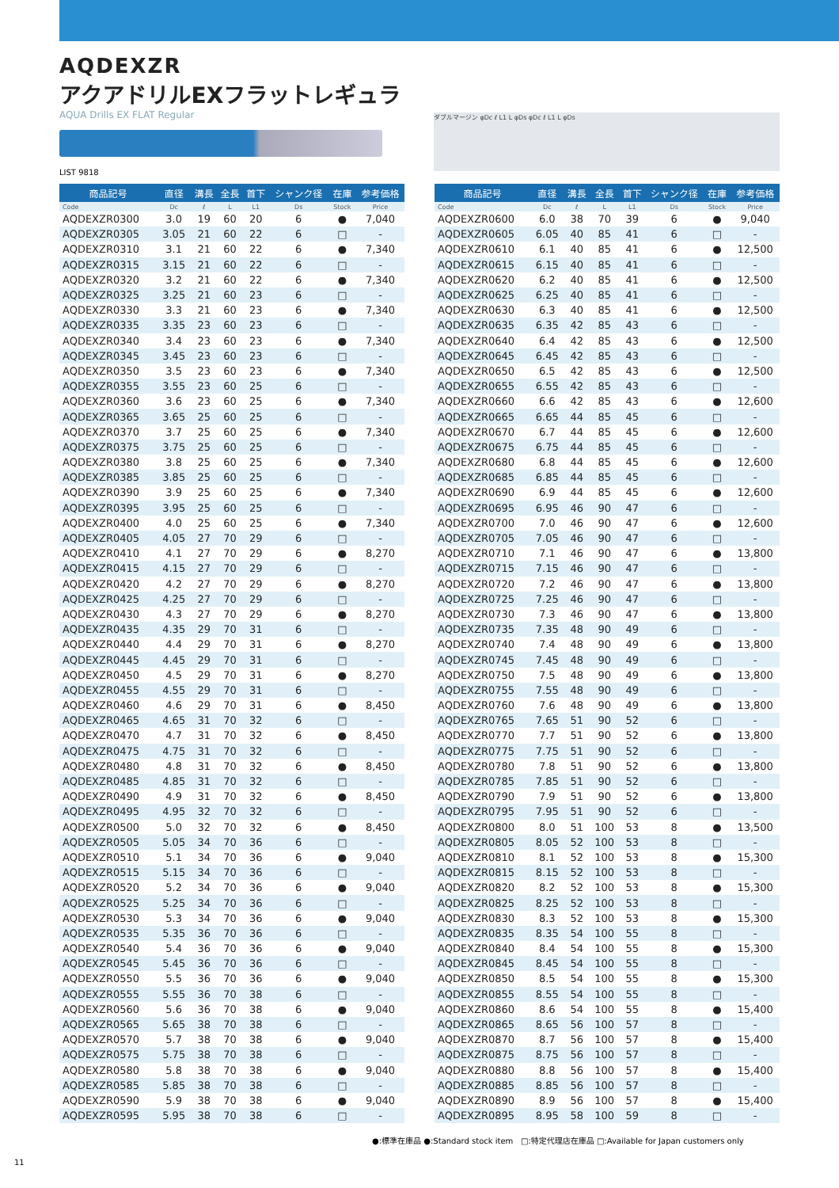AQDEXZR
アクアドリルEXフラットレギュラ
AQUA Drills EX FLAT Regular
LIST 9818
ダブルマージン φDc ℓ L1 L φDs φDc ℓ L1 L φDs
| 商品記号 | 直径 | 溝長 | 全長 | 首下 | シャンク径 | 在庫 | 参考価格 |
| --- | --- | --- | --- | --- | --- | --- | --- |
| Code | Dc | ℓ | L | L1 | Ds | Stock | Price |
| AQDEXZR0300 | 3.0 | 19 | 60 | 20 | 6 | ● | 7,040 |
| AQDEXZR0305 | 3.05 | 21 | 60 | 22 | 6 | □ | - |
| AQDEXZR0310 | 3.1 | 21 | 60 | 22 | 6 | ● | 7,340 |
| AQDEXZR0315 | 3.15 | 21 | 60 | 22 | 6 | □ | - |
| AQDEXZR0320 | 3.2 | 21 | 60 | 22 | 6 | ● | 7,340 |
| AQDEXZR0325 | 3.25 | 21 | 60 | 23 | 6 | □ | - |
| AQDEXZR0330 | 3.3 | 21 | 60 | 23 | 6 | ● | 7,340 |
| AQDEXZR0335 | 3.35 | 23 | 60 | 23 | 6 | □ | - |
| AQDEXZR0340 | 3.4 | 23 | 60 | 23 | 6 | ● | 7,340 |
| AQDEXZR0345 | 3.45 | 23 | 60 | 23 | 6 | □ | - |
| AQDEXZR0350 | 3.5 | 23 | 60 | 23 | 6 | ● | 7,340 |
| AQDEXZR0355 | 3.55 | 23 | 60 | 25 | 6 | □ | - |
| AQDEXZR0360 | 3.6 | 23 | 60 | 25 | 6 | ● | 7,340 |
| AQDEXZR0365 | 3.65 | 25 | 60 | 25 | 6 | □ | - |
| AQDEXZR0370 | 3.7 | 25 | 60 | 25 | 6 | ● | 7,340 |
| AQDEXZR0375 | 3.75 | 25 | 60 | 25 | 6 | □ | - |
| AQDEXZR0380 | 3.8 | 25 | 60 | 25 | 6 | ● | 7,340 |
| AQDEXZR0385 | 3.85 | 25 | 60 | 25 | 6 | □ | - |
| AQDEXZR0390 | 3.9 | 25 | 60 | 25 | 6 | ● | 7,340 |
| AQDEXZR0395 | 3.95 | 25 | 60 | 25 | 6 | □ | - |
| AQDEXZR0400 | 4.0 | 25 | 60 | 25 | 6 | ● | 7,340 |
| AQDEXZR0405 | 4.05 | 27 | 70 | 29 | 6 | □ | - |
| AQDEXZR0410 | 4.1 | 27 | 70 | 29 | 6 | ● | 8,270 |
| AQDEXZR0415 | 4.15 | 27 | 70 | 29 | 6 | □ | - |
| AQDEXZR0420 | 4.2 | 27 | 70 | 29 | 6 | ● | 8,270 |
| AQDEXZR0425 | 4.25 | 27 | 70 | 29 | 6 | □ | - |
| AQDEXZR0430 | 4.3 | 27 | 70 | 29 | 6 | ● | 8,270 |
| AQDEXZR0435 | 4.35 | 29 | 70 | 31 | 6 | □ | - |
| AQDEXZR0440 | 4.4 | 29 | 70 | 31 | 6 | ● | 8,270 |
| AQDEXZR0445 | 4.45 | 29 | 70 | 31 | 6 | □ | - |
| AQDEXZR0450 | 4.5 | 29 | 70 | 31 | 6 | ● | 8,270 |
| AQDEXZR0455 | 4.55 | 29 | 70 | 31 | 6 | □ | - |
| AQDEXZR0460 | 4.6 | 29 | 70 | 31 | 6 | ● | 8,450 |
| AQDEXZR0465 | 4.65 | 31 | 70 | 32 | 6 | □ | - |
| AQDEXZR0470 | 4.7 | 31 | 70 | 32 | 6 | ● | 8,450 |
| AQDEXZR0475 | 4.75 | 31 | 70 | 32 | 6 | □ | - |
| AQDEXZR0480 | 4.8 | 31 | 70 | 32 | 6 | ● | 8,450 |
| AQDEXZR0485 | 4.85 | 31 | 70 | 32 | 6 | □ | - |
| AQDEXZR0490 | 4.9 | 31 | 70 | 32 | 6 | ● | 8,450 |
| AQDEXZR0495 | 4.95 | 32 | 70 | 32 | 6 | □ | - |
| AQDEXZR0500 | 5.0 | 32 | 70 | 32 | 6 | ● | 8,450 |
| AQDEXZR0505 | 5.05 | 34 | 70 | 36 | 6 | □ | - |
| AQDEXZR0510 | 5.1 | 34 | 70 | 36 | 6 | ● | 9,040 |
| AQDEXZR0515 | 5.15 | 34 | 70 | 36 | 6 | □ | - |
| AQDEXZR0520 | 5.2 | 34 | 70 | 36 | 6 | ● | 9,040 |
| AQDEXZR0525 | 5.25 | 34 | 70 | 36 | 6 | □ | - |
| AQDEXZR0530 | 5.3 | 34 | 70 | 36 | 6 | ● | 9,040 |
| AQDEXZR0535 | 5.35 | 36 | 70 | 36 | 6 | □ | - |
| AQDEXZR0540 | 5.4 | 36 | 70 | 36 | 6 | ● | 9,040 |
| AQDEXZR0545 | 5.45 | 36 | 70 | 36 | 6 | □ | - |
| AQDEXZR0550 | 5.5 | 36 | 70 | 36 | 6 | ● | 9,040 |
| AQDEXZR0555 | 5.55 | 36 | 70 | 38 | 6 | □ | - |
| AQDEXZR0560 | 5.6 | 36 | 70 | 38 | 6 | ● | 9,040 |
| AQDEXZR0565 | 5.65 | 38 | 70 | 38 | 6 | □ | - |
| AQDEXZR0570 | 5.7 | 38 | 70 | 38 | 6 | ● | 9,040 |
| AQDEXZR0575 | 5.75 | 38 | 70 | 38 | 6 | □ | - |
| AQDEXZR0580 | 5.8 | 38 | 70 | 38 | 6 | ● | 9,040 |
| AQDEXZR0585 | 5.85 | 38 | 70 | 38 | 6 | □ | - |
| AQDEXZR0590 | 5.9 | 38 | 70 | 38 | 6 | ● | 9,040 |
| AQDEXZR0595 | 5.95 | 38 | 70 | 38 | 6 | □ | - |
| 商品記号 | 直径 | 溝長 | 全長 | 首下 | シャンク径 | 在庫 | 参考価格 |
| --- | --- | --- | --- | --- | --- | --- | --- |
| Code | Dc | ℓ | L | L1 | Ds | Stock | Price |
| AQDEXZR0600 | 6.0 | 38 | 70 | 39 | 6 | ● | 9,040 |
| AQDEXZR0605 | 6.05 | 40 | 85 | 41 | 6 | □ | - |
| AQDEXZR0610 | 6.1 | 40 | 85 | 41 | 6 | ● | 12,500 |
| AQDEXZR0615 | 6.15 | 40 | 85 | 41 | 6 | □ | - |
| AQDEXZR0620 | 6.2 | 40 | 85 | 41 | 6 | ● | 12,500 |
| AQDEXZR0625 | 6.25 | 40 | 85 | 41 | 6 | □ | - |
| AQDEXZR0630 | 6.3 | 40 | 85 | 41 | 6 | ● | 12,500 |
| AQDEXZR0635 | 6.35 | 42 | 85 | 43 | 6 | □ | - |
| AQDEXZR0640 | 6.4 | 42 | 85 | 43 | 6 | ● | 12,500 |
| AQDEXZR0645 | 6.45 | 42 | 85 | 43 | 6 | □ | - |
| AQDEXZR0650 | 6.5 | 42 | 85 | 43 | 6 | ● | 12,500 |
| AQDEXZR0655 | 6.55 | 42 | 85 | 43 | 6 | □ | - |
| AQDEXZR0660 | 6.6 | 42 | 85 | 43 | 6 | ● | 12,600 |
| AQDEXZR0665 | 6.65 | 44 | 85 | 45 | 6 | □ | - |
| AQDEXZR0670 | 6.7 | 44 | 85 | 45 | 6 | ● | 12,600 |
| AQDEXZR0675 | 6.75 | 44 | 85 | 45 | 6 | □ | - |
| AQDEXZR0680 | 6.8 | 44 | 85 | 45 | 6 | ● | 12,600 |
| AQDEXZR0685 | 6.85 | 44 | 85 | 45 | 6 | □ | - |
| AQDEXZR0690 | 6.9 | 44 | 85 | 45 | 6 | ● | 12,600 |
| AQDEXZR0695 | 6.95 | 46 | 90 | 47 | 6 | □ | - |
| AQDEXZR0700 | 7.0 | 46 | 90 | 47 | 6 | ● | 12,600 |
| AQDEXZR0705 | 7.05 | 46 | 90 | 47 | 6 | □ | - |
| AQDEXZR0710 | 7.1 | 46 | 90 | 47 | 6 | ● | 13,800 |
| AQDEXZR0715 | 7.15 | 46 | 90 | 47 | 6 | □ | - |
| AQDEXZR0720 | 7.2 | 46 | 90 | 47 | 6 | ● | 13,800 |
| AQDEXZR0725 | 7.25 | 46 | 90 | 47 | 6 | □ | - |
| AQDEXZR0730 | 7.3 | 46 | 90 | 47 | 6 | ● | 13,800 |
| AQDEXZR0735 | 7.35 | 48 | 90 | 49 | 6 | □ | - |
| AQDEXZR0740 | 7.4 | 48 | 90 | 49 | 6 | ● | 13,800 |
| AQDEXZR0745 | 7.45 | 48 | 90 | 49 | 6 | □ | - |
| AQDEXZR0750 | 7.5 | 48 | 90 | 49 | 6 | ● | 13,800 |
| AQDEXZR0755 | 7.55 | 48 | 90 | 49 | 6 | □ | - |
| AQDEXZR0760 | 7.6 | 48 | 90 | 49 | 6 | ● | 13,800 |
| AQDEXZR0765 | 7.65 | 51 | 90 | 52 | 6 | □ | - |
| AQDEXZR0770 | 7.7 | 51 | 90 | 52 | 6 | ● | 13,800 |
| AQDEXZR0775 | 7.75 | 51 | 90 | 52 | 6 | □ | - |
| AQDEXZR0780 | 7.8 | 51 | 90 | 52 | 6 | ● | 13,800 |
| AQDEXZR0785 | 7.85 | 51 | 90 | 52 | 6 | □ | - |
| AQDEXZR0790 | 7.9 | 51 | 90 | 52 | 6 | ● | 13,800 |
| AQDEXZR0795 | 7.95 | 51 | 90 | 52 | 6 | □ | - |
| AQDEXZR0800 | 8.0 | 51 | 100 | 53 | 8 | ● | 13,500 |
| AQDEXZR0805 | 8.05 | 52 | 100 | 53 | 8 | □ | - |
| AQDEXZR0810 | 8.1 | 52 | 100 | 53 | 8 | ● | 15,300 |
| AQDEXZR0815 | 8.15 | 52 | 100 | 53 | 8 | □ | - |
| AQDEXZR0820 | 8.2 | 52 | 100 | 53 | 8 | ● | 15,300 |
| AQDEXZR0825 | 8.25 | 52 | 100 | 53 | 8 | □ | - |
| AQDEXZR0830 | 8.3 | 52 | 100 | 53 | 8 | ● | 15,300 |
| AQDEXZR0835 | 8.35 | 54 | 100 | 55 | 8 | □ | - |
| AQDEXZR0840 | 8.4 | 54 | 100 | 55 | 8 | ● | 15,300 |
| AQDEXZR0845 | 8.45 | 54 | 100 | 55 | 8 | □ | - |
| AQDEXZR0850 | 8.5 | 54 | 100 | 55 | 8 | ● | 15,300 |
| AQDEXZR0855 | 8.55 | 54 | 100 | 55 | 8 | □ | - |
| AQDEXZR0860 | 8.6 | 54 | 100 | 55 | 8 | ● | 15,400 |
| AQDEXZR0865 | 8.65 | 56 | 100 | 57 | 8 | □ | - |
| AQDEXZR0870 | 8.7 | 56 | 100 | 57 | 8 | ● | 15,400 |
| AQDEXZR0875 | 8.75 | 56 | 100 | 57 | 8 | □ | - |
| AQDEXZR0880 | 8.8 | 56 | 100 | 57 | 8 | ● | 15,400 |
| AQDEXZR0885 | 8.85 | 56 | 100 | 57 | 8 | □ | - |
| AQDEXZR0890 | 8.9 | 56 | 100 | 57 | 8 | ● | 15,400 |
| AQDEXZR0895 | 8.95 | 58 | 100 | 59 | 8 | □ | - |
●:標準在庫品 ●:Standard stock item □:特定代理店在庫品 □:Available for Japan customers only
11